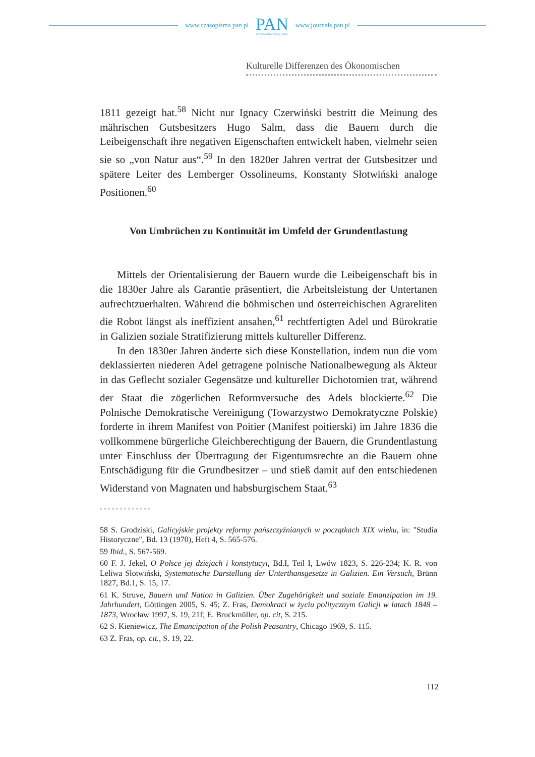www.czasopisma.pan.pl
PAN
POLSKA AKADEMIA NAUK
www.journals.pan.pl
Kulturelle Differenzen des Ökonomischen
1811 gezeigt hat.<sup>58</sup> Nicht nur Ignacy Czerwiński bestritt die Meinung des mährischen Gutsbesitzers Hugo Salm, dass die Bauern durch die Leibeigenschaft ihre negativen Eigenschaften entwickelt haben, vielmehr seien sie so „von Natur aus“.<sup>59</sup> In den 1820er Jahren vertrat der Gutsbesitzer und spätere Leiter des Lemberger Ossolineums, Konstanty Słotwiński analoge Positionen.<sup>60</sup>
Von Umbrüchen zu Kontinuität im Umfeld der Grundentlastung
Mittels der Orientalisierung der Bauern wurde die Leibeigenschaft bis in die 1830er Jahre als Garantie präsentiert, die Arbeitsleistung der Untertanen aufrechtzuerhalten. Während die böhmischen und österreichischen Agrareliten die Robot längst als ineffizient ansahen,<sup>61</sup> rechtfertigten Adel und Bürokratie in Galizien soziale Stratifizierung mittels kultureller Differenz.
In den 1830er Jahren änderte sich diese Konstellation, indem nun die vom deklassierten niederen Adel getragene polnische Nationalbewegung als Akteur in das Geflecht sozialer Gegensätze und kultureller Dichotomien trat, während der Staat die zögerlichen Reformversuche des Adels blockierte.<sup>62</sup> Die Polnische Demokratische Vereinigung (Towarzystwo Demokratyczne Polskie) forderte in ihrem Manifest von Poitier (Manifest poitierski) im Jahre 1836 die vollkommene bürgerliche Gleichberechtigung der Bauern, die Grundentlastung unter Einschluss der Übertragung der Eigentumsrechte an die Bauern ohne Entschädigung für die Grundbesitzer – und stieß damit auf den entschiedenen Widerstand von Magnaten und habsburgischem Staat.<sup>63</sup>
58 S. Grodziski, Galicyjskie projekty reformy pańszczyźnianych w początkach XIX wieku, in: "Studia Historyczne", Bd. 13 (1970), Heft 4, S. 565-576.
59 Ibid., S. 567-569.
60 F. J. Jekel, O Polsce jej dziejach i konstytucyi, Bd.I, Teil I, Lwów 1823, S. 226-234; K. R. von Leliwa Słotwiński, Systematische Darstellung der Unterthansgesetze in Galizien. Ein Versuch, Brünn 1827, Bd.1, S. 15, 17.
61 K. Struve, Bauern und Nation in Galizien. Über Zugehörigkeit und soziale Emanzipation im 19. Jahrhundert, Göttingen 2005, S. 45; Z. Fras, Demokraci w życiu politycznym Galicji w latach 1848 – 1873, Wrocław 1997, S. 19, 21f; E. Bruckmüller, op. cit, S. 215.
62 S. Kieniewicz, The Emancipation of the Polish Peasantry, Chicago 1969, S. 115.
63 Z. Fras, op. cit., S. 19, 22.
112